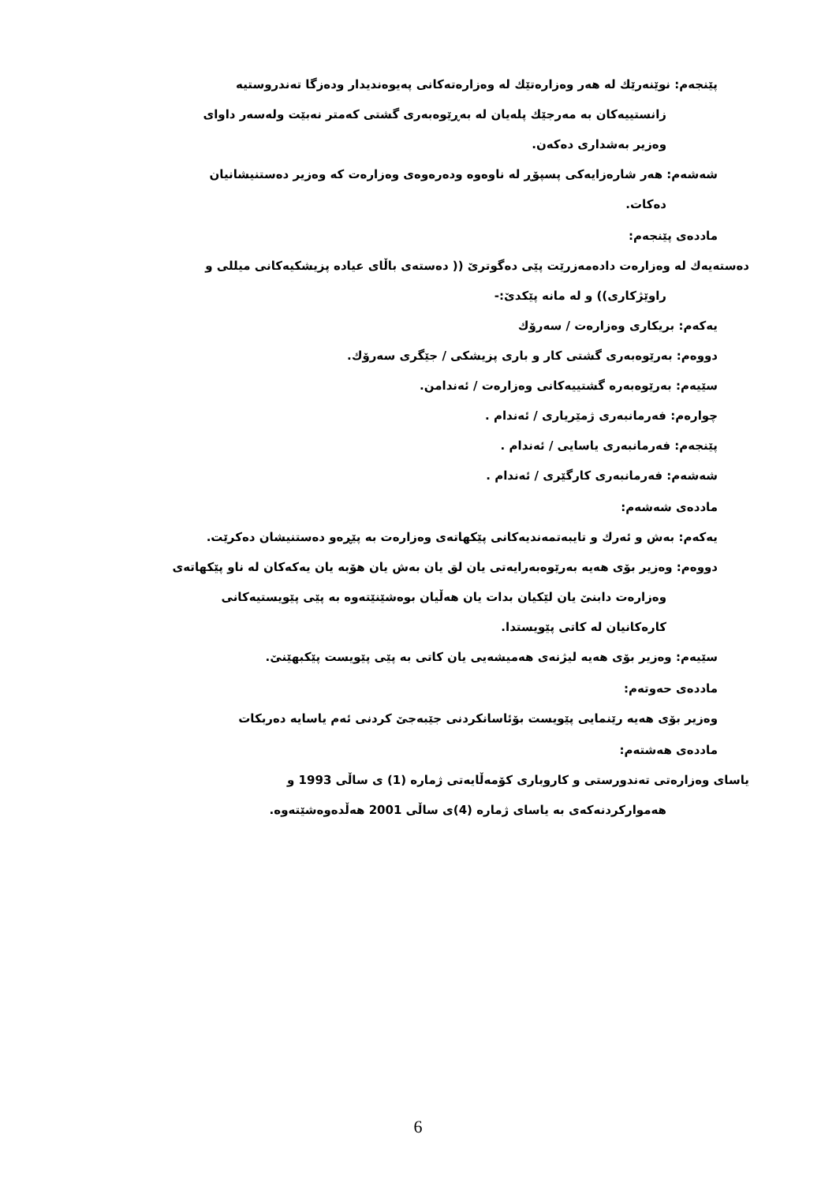پێنجەم: نوێنەرێك لە هەر وەزارەتێك لە وەزارەتەكانی پەیوەندیدار ودەزگا تەندروستیە
زانستییەكان بە مەرجێك پلەیان لە بەڕێوەبەری گشتی كەمتر نەبێت ولەسەر داوای
وەزیر بەشداری دەكەن.
شەشەم: هەر شارەزایەكی پسپۆڕ لە ناوەوە ودەرەوەی وەزارەت كە وەزیر دەستنیشانیان
دەكات.
ماددەی پێنجەم:
دەستەیەك لە وەزارەت دادەمەزرێت پێی دەگوترێ (( دەستەی باڵای عیادە پزیشكیەكانی میللی و
راوێژكاری)) و لە مانە پێكدێ:-
یەكەم: بریكاری وەزارەت / سەرۆك
دووەم: بەرێوەبەری گشتی كار و باری پزیشكی / جێگری سەرۆك.
سێیەم: بەرێوەبەرە گشتییەكانی وەزارەت / ئەندامن.
چوارەم: فەرمانبەری ژمێریاری / ئەندام .
پێنجەم: فەرمانبەری یاسایی / ئەندام .
شەشەم: فەرمانبەری كارگێری / ئەندام .
ماددەی شەشەم:
یەكەم: بەش و ئەرك و تایبەتمەندیەكانی پێكهاتەی وەزارەت بە پێڕەو دەستنیشان دەكرێت.
دووەم: وەزیر بۆی هەیە بەرێوەبەرایەتی یان لق یان بەش یان هۆبە یان یەكەكان لە ناو پێكهاتەی
وەزارەت دابنێ یان لێكیان بدات یان هەڵیان بوەشێنێتەوە بە پێی پێویستیەكانی
كارەكانیان لە كاتی پێویستدا.
سێیەم: وەزیر بۆی هەیە لیژنەی هەمیشەیی یان كاتی بە پێی پێویست پێكبهێنێ.
ماددەی حەوتەم:
وەزیر بۆی هەیە رێنمایی پێویست بۆئاسانكردنی جێبەجێ كردنی ئەم یاسایە دەربكات
ماددەی هەشتەم:
یاسای وەزارەتی تەندورستی و كاروباری كۆمەڵایەتی ژمارە (1) ی ساڵی 1993 و
هەمواركردنەكەی بە یاسای ژمارە (4)ی ساڵی 2001 هەڵدەوەشێتەوە.
6